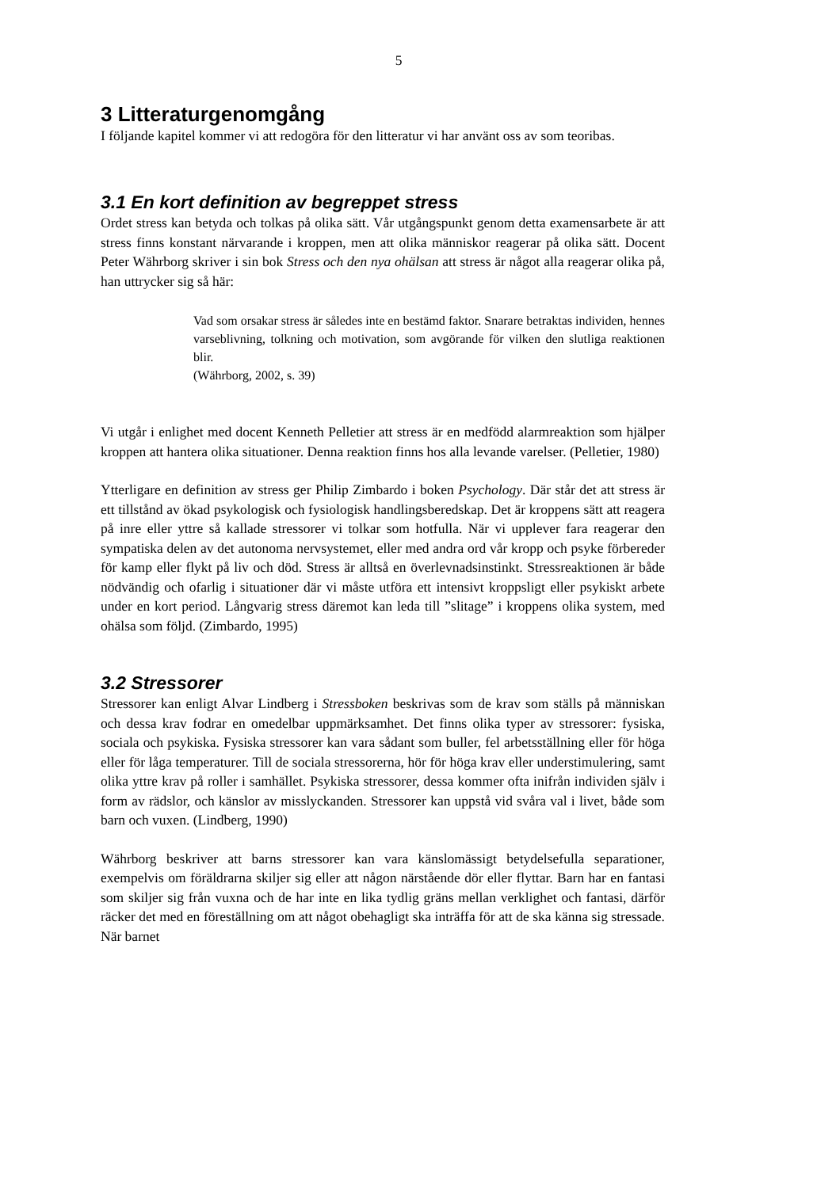5
3 Litteraturgenomgång
I följande kapitel kommer vi att redogöra för den litteratur vi har använt oss av som teoribas.
3.1 En kort definition av begreppet stress
Ordet stress kan betyda och tolkas på olika sätt. Vår utgångspunkt genom detta examensarbete är att stress finns konstant närvarande i kroppen, men att olika människor reagerar på olika sätt. Docent Peter Währborg skriver i sin bok Stress och den nya ohälsan att stress är något alla reagerar olika på, han uttrycker sig så här:
Vad som orsakar stress är således inte en bestämd faktor. Snarare betraktas individen, hennes varseblivning, tolkning och motivation, som avgörande för vilken den slutliga reaktionen blir.
(Währborg, 2002, s. 39)
Vi utgår i enlighet med docent Kenneth Pelletier att stress är en medfödd alarmreaktion som hjälper kroppen att hantera olika situationer. Denna reaktion finns hos alla levande varelser. (Pelletier, 1980)
Ytterligare en definition av stress ger Philip Zimbardo i boken Psychology. Där står det att stress är ett tillstånd av ökad psykologisk och fysiologisk handlingsberedskap. Det är kroppens sätt att reagera på inre eller yttre så kallade stressorer vi tolkar som hotfulla. När vi upplever fara reagerar den sympatiska delen av det autonoma nervsystemet, eller med andra ord vår kropp och psyke förbereder för kamp eller flykt på liv och död. Stress är alltså en överlevnadsinstinkt. Stressreaktionen är både nödvändig och ofarlig i situationer där vi måste utföra ett intensivt kroppsligt eller psykiskt arbete under en kort period. Långvarig stress däremot kan leda till ”slitage” i kroppens olika system, med ohälsa som följd. (Zimbardo, 1995)
3.2 Stressorer
Stressorer kan enligt Alvar Lindberg i Stressboken beskrivas som de krav som ställs på människan och dessa krav fodrar en omedelbar uppmärksamhet. Det finns olika typer av stressorer: fysiska, sociala och psykiska. Fysiska stressorer kan vara sådant som buller, fel arbetsställning eller för höga eller för låga temperaturer. Till de sociala stressorerna, hör för höga krav eller understimulering, samt olika yttre krav på roller i samhället. Psykiska stressorer, dessa kommer ofta inifrån individen själv i form av rädslor, och känslor av misslyckanden. Stressorer kan uppstå vid svåra val i livet, både som barn och vuxen. (Lindberg, 1990)
Währborg beskriver att barns stressorer kan vara känslomässigt betydelsefulla separationer, exempelvis om föräldrarna skiljer sig eller att någon närstående dör eller flyttar. Barn har en fantasi som skiljer sig från vuxna och de har inte en lika tydlig gräns mellan verklighet och fantasi, därför räcker det med en föreställning om att något obehagligt ska inträffa för att de ska känna sig stressade. När barnet